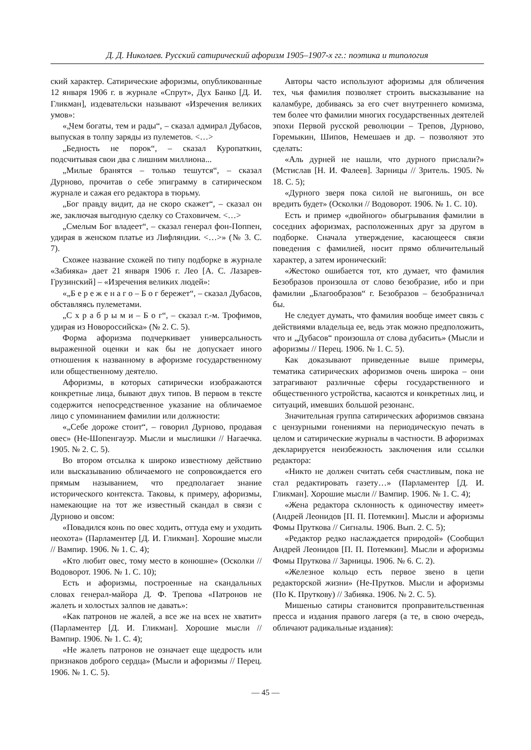Д. Д. Николаев. Русский сатирический афоризм 1905–1907-х гг.: поэтика и типология
ский характер. Сатирические афоризмы, опубликованные 12 января 1906 г. в журнале «Спрут», Дух Банко [Д. И. Гликман], издевательски называют «Изречения великих умов»:
«„Чем богаты, тем и рады“, – сказал адмирал Дубасов, выпуская в толпу заряды из пулеметов. <…>
„Бедность не порок“, – сказал Куропаткин, подсчитывая свои два с лишним миллиона...
„Милые бранятся – только тешутся“, – сказал Дурново, прочитав о себе эпиграмму в сатирическом журнале и сажая его редактора в тюрьму.
„Бог правду видит, да не скоро скажет“, – сказал он же, заключая выгодную сделку со Стаховичем. <…>
„Смелым Бог владеет“, – сказал генерал фон-Поппен, удирая в женском платье из Лифляндии. <…>» (№ 3. С. 7).
Схожее название схожей по типу подборке в журнале «Забияка» дает 21 января 1906 г. Лео [А. С. Лазарев-Грузинский] – «Изречения великих людей»:
«„Б е р е ж е н а г о – Б о г бережет“, – сказал Дубасов, обставляясь пулеметами.
„С х р а б р ы м и – Б о г“, – сказал г.-м. Трофимов, удирая из Новороссийска» (№ 2. С. 5).
Форма афоризма подчеркивает универсальность выраженной оценки и как бы не допускает иного отношения к названному в афоризме государственному или общественному деятелю.
Афоризмы, в которых сатирически изображаются конкретные лица, бывают двух типов. В первом в тексте содержится непосредственное указание на обличаемое лицо с упоминанием фамилии или должности:
«„Себе дороже стоит“, – говорил Дурново, продавая овес» (Не-Шопенгауэр. Мысли и мыслишки // Нагаечка. 1905. № 2. С. 5).
Во втором отсылка к широко известному действию или высказыванию обличаемого не сопровождается его прямым называнием, что предполагает знание исторического контекста. Таковы, к примеру, афоризмы, намекающие на тот же известный скандал в связи с Дурново и овсом:
«Повадился конь по овес ходить, оттуда ему и уходить неохота» (Парламентер [Д. И. Гликман]. Хорошие мысли // Вампир. 1906. № 1. С. 4);
«Кто любит овес, тому место в конюшне» (Осколки // Водоворот. 1906. № 1. С. 10);
Есть и афоризмы, построенные на скандальных словах генерал-майора Д. Ф. Трепова «Патронов не жалеть и холостых залпов не давать»:
«Как патронов не жалей, а все же на всех не хватит» (Парламентер [Д. И. Гликман]. Хорошие мысли // Вампир. 1906. № 1. С. 4);
«Не жалеть патронов не означает еще щедрость или признаков доброго сердца» (Мысли и афоризмы // Перец. 1906. № 1. С. 5).
Авторы часто используют афоризмы для обличения тех, чья фамилия позволяет строить высказывание на каламбуре, добиваясь за его счет внутреннего комизма, тем более что фамилии многих государственных деятелей эпохи Первой русской революции – Трепов, Дурново, Горемыкин, Шипов, Немешаев и др. – позволяют это сделать:
«Аль дурней не нашли, что дурного прислали?» (Мстислав [Н. И. Фалеев]. Зарницы // Зритель. 1905. № 18. С. 5);
«Дурного зверя пока силой не выгонишь, он все вредить будет» (Осколки // Водоворот. 1906. № 1. С. 10).
Есть и пример «двойного» обыгрывания фамилии в соседних афоризмах, расположенных друг за другом в подборке. Сначала утверждение, касающееся связи поведения с фамилией, носит прямо обличительный характер, а затем иронический:
«Жестоко ошибается тот, кто думает, что фамилия Безобразов произошла от слово безобразие, ибо и при фамилии „Благообразов“ г. Безобразов – безобразничал бы.
Не следует думать, что фамилия вообще имеет связь с действиями владельца ее, ведь этак можно предположить, что и „Дубасов“ произошла от слова дубасить» (Мысли и афоризмы // Перец. 1906. № 1. С. 5).
Как доказывают приведенные выше примеры, тематика сатирических афоризмов очень широка – они затрагивают различные сферы государственного и общественного устройства, касаются и конкретных лиц, и ситуаций, имевших большой резонанс.
Значительная группа сатирических афоризмов связана с цензурными гонениями на периодическую печать в целом и сатирические журналы в частности. В афоризмах декларируется неизбежность заключения или ссылки редактора:
«Никто не должен считать себя счастливым, пока не стал редактировать газету…» (Парламентер [Д. И. Гликман]. Хорошие мысли // Вампир. 1906. № 1. С. 4);
«Жена редактора склонность к одиночеству имеет» (Андрей Леонидов [П. П. Потемкин]. Мысли и афоризмы Фомы Пруткова // Сигналы. 1906. Вып. 2. С. 5);
«Редактор редко наслаждается природой» (Сообщил Андрей Леонидов [П. П. Потемкин]. Мысли и афоризмы Фомы Пруткова // Зарницы. 1906. № 6. С. 2).
«Железное кольцо есть первое звено в цепи редакторской жизни» (Не-Прутков. Мысли и афоризмы (По К. Пруткову) // Забияка. 1906. № 2. С. 5).
Мишенью сатиры становится проправительственная пресса и издания правого лагеря (а те, в свою очередь, обличают радикальные издания):
— 45 —